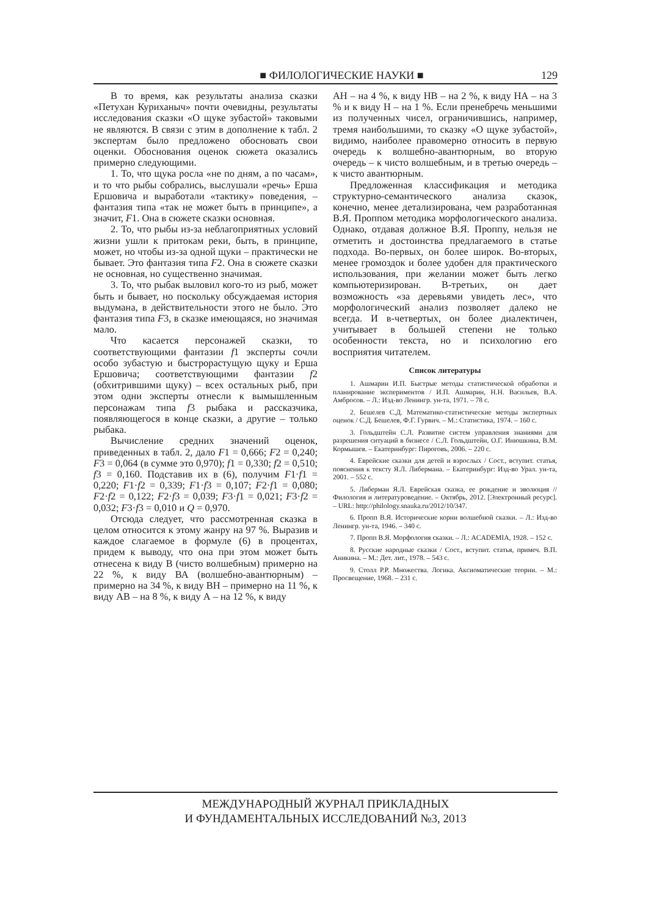■ ФИЛОЛОГИЧЕСКИЕ НАУКИ ■ 129
В то время, как результаты анализа сказки «Петухан Куриханыч» почти очевидны, результаты исследования сказки «О щуке зубастой» таковыми не являются. В связи с этим в дополнение к табл. 2 экспертам было предложено обосновать свои оценки. Обоснования оценок сюжета оказались примерно следующими.
1. То, что щука росла «не по дням, а по часам», и то что рыбы собрались, выслушали «речь» Ерша Ершовича и выработали «тактику» поведения, – фантазия типа «так не может быть в принципе», а значит, F1. Она в сюжете сказки основная.
2. То, что рыбы из-за неблагоприятных условий жизни ушли к притокам реки, быть, в принципе, может, но чтобы из-за одной щуки – практически не бывает. Это фантазия типа F2. Она в сюжете сказки не основная, но существенно значимая.
3. То, что рыбак выловил кого-то из рыб, может быть и бывает, но поскольку обсуждаемая история выдумана, в действительности этого не было. Это фантазия типа F3, в сказке имеющаяся, но значимая мало.
Что касается персонажей сказки, то соответствующими фантазии f1 эксперты сочли особо зубастую и быстрорастущую щуку и Ерша Ершовича; соответствующими фантазии f2 (обхитрившими щуку) – всех остальных рыб, при этом одни эксперты отнесли к вымышленным персонажам типа f3 рыбака и рассказчика, появляющегося в конце сказки, а другие – только рыбака.
Вычисление средних значений оценок, приведенных в табл. 2, дало F1 = 0,666; F2 = 0,240; F3 = 0,064 (в сумме это 0,970); f1 = 0,330; f2 = 0,510; f3 = 0,160. Подставив их в (6), получим F1·f1 = 0,220; F1·f2 = 0,339; F1·f3 = 0,107; F2·f1 = 0,080; F2·f2 = 0,122; F2·f3 = 0,039; F3·f1 = 0,021; F3·f2 = 0,032; F3·f3 = 0,010 и Q = 0,970.
Отсюда следует, что рассмотренная сказка в целом относится к этому жанру на 97 %. Выразив и каждое слагаемое в формуле (6) в процентах, придем к выводу, что она при этом может быть отнесена к виду В (чисто волшебным) примерно на 22 %, к виду ВА (волшебно-авантюрным) – примерно на 34 %, к виду ВН – примерно на 11 %, к виду АВ – на 8 %, к виду А – на 12 %, к виду
АН – на 4 %, к виду НВ – на 2 %, к виду НА – на 3 % и к виду Н – на 1 %. Если пренебречь меньшими из полученных чисел, ограничившись, например, тремя наибольшими, то сказку «О щуке зубастой», видимо, наиболее правомерно относить в первую очередь к волшебно-авантюрным, во вторую очередь – к чисто волшебным, и в третью очередь – к чисто авантюрным.
Предложенная классификация и методика структурно-семантического анализа сказок, конечно, менее детализирована, чем разработанная В.Я. Проппом методика морфологического анализа. Однако, отдавая должное В.Я. Проппу, нельзя не отметить и достоинства предлагаемого в статье подхода. Во-первых, он более широк. Во-вторых, менее громоздок и более удобен для практического использования, при желании может быть легко компьютеризирован. В-третьих, он дает возможность «за деревьями увидеть лес», что морфологический анализ позволяет далеко не всегда. И в-четвертых, он более диалектичен, учитывает в большей степени не только особенности текста, но и психологию его восприятия читателем.
Список литературы
1. Ашмарин И.П. Быстрые методы статистической обработки и планирование экспериментов / И.П. Ашмарин, Н.Н. Васильев, В.А. Амбросов. – Л.: Изд-во Ленингр. ун-та, 1971. – 78 с.
2. Бешелев С.Д. Математико-статистические методы экспертных оценок / С.Д. Бешелев, Ф.Г. Гурвич. – М.: Статистика, 1974. – 160 с.
3. Гольдштейн С.Л. Развитие систем управления знаниями для разрешения ситуаций в бизнесе / С.Л. Гольдштейн, О.Г. Инюшкина, В.М. Кормышев. – Екатеринбург: Пироговъ, 2006. – 220 с.
4. Еврейские сказки для детей и взрослых / Сост., вступит. статья, пояснения к тексту Я.Л. Либермана. – Екатеринбург: Изд-во Урал. ун-та, 2001. – 552 с.
5. Либерман Я.Л. Еврейская сказка, ее рождение и эволюция // Филология и литературоведение. – Октябрь, 2012. [Электронный ресурс]. – URL: http://philology.snauka.ru/2012/10/347.
6. Пропп В.Я. Исторические корни волшебной сказки. – Л.: Изд-во Ленингр. ун-та, 1946. – 340 с.
7. Пропп В.Я. Морфология сказки. – Л.: ACADEMIA, 1928. – 152 с.
8. Русские народные сказки / Сост., вступит. статья, примеч. В.П. Аникина. – М.: Дет. лит., 1978. – 543 с.
9. Столл Р.Р. Множества. Логика. Аксиоматические теории. – М.: Просвещение, 1968. – 231 с.
МЕЖДУНАРОДНЫЙ ЖУРНАЛ ПРИКЛАДНЫХ
И ФУНДАМЕНТАЛЬНЫХ ИССЛЕДОВАНИЙ №3, 2013